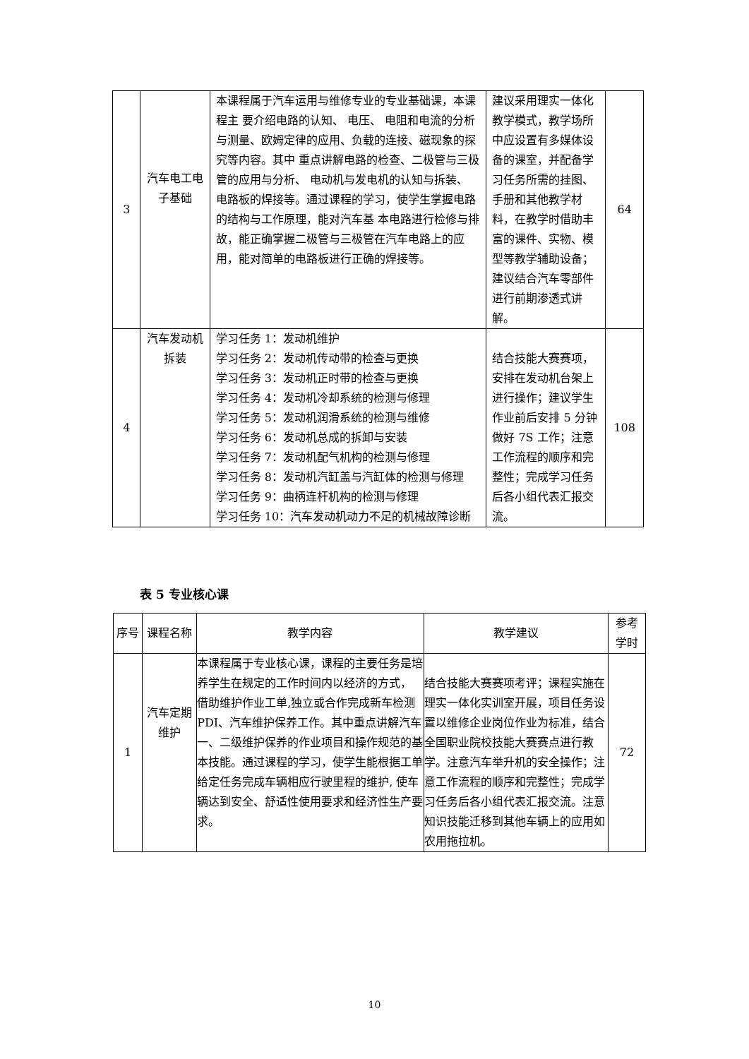| 3 | 汽车电工电子基础 | 本课程属于汽车运用与维修专业的专业基础课，本课程主 要介绍电路的认知、 电压、 电阻和电流的分析与测量、欧姆定律的应用、负载的连接、磁现象的探究等内容。其中 重点讲解电路的检查、二极管与三极管的应用与分析、 电动机与发电机的认知与拆装、 电路板的焊接等。通过课程的学习，使学生掌握电路的结构与工作原理，能对汽车基 本电路进行检修与排故，能正确掌握二极管与三极管在汽车电路上的应用，能对简单的电路板进行正确的焊接等。 | 建议采用理实一体化教学模式，教学场所中应设置有多媒体设备的课室，并配备学习任务所需的挂图、手册和其他教学材料，在教学时借助丰富的课件、实物、模型等教学辅助设备；建议结合汽车零部件进行前期渗透式讲解。 | 64 |
| 4 | 汽车发动机拆装 | 学习任务 1：发动机维护 学习任务 2：发动机传动带的检查与更换 学习任务 3：发动机正时带的检查与更换 学习任务 4：发动机冷却系统的检测与修理 学习任务 5：发动机润滑系统的检测与维修 学习任务 6：发动机总成的拆卸与安装 学习任务 7：发动机配气机构的检测与修理 学习任务 8：发动机汽缸盖与汽缸体的检测与修理 学习任务 9：曲柄连杆机构的检测与修理 学习任务 10：汽车发动机动力不足的机械故障诊断 | 结合技能大赛赛项，安排在发动机台架上进行操作；建议学生作业前后安排 5 分钟做好 7S 工作；注意工作流程的顺序和完整性；完成学习任务后各小组代表汇报交流。 | 108 |
表 5 专业核心课
| 序号 | 课程名称 | 教学内容 | 教学建议 | 参考 学时 |
| --- | --- | --- | --- | --- |
| 1 | 汽车定期维护 | 本课程属于专业核心课，课程的主要任务是培养学生在规定的工作时间内以经济的方式， 借助维护作业工单,独立或合作完成新车检测 PDI、汽车维护保养工作。其中重点讲解汽车一、二级维护保养的作业项目和操作规范的基本技能。通过课程的学习，使学生能根据工单给定任务完成车辆相应行驶里程的维护, 使车辆达到安全、舒适性使用要求和经济性生产要求。 | 结合技能大赛赛项考评；课程实施在理实一体化实训室开展，项目任务设置以维修企业岗位作业为标准，结合全国职业院校技能大赛赛点进行教学。注意汽车举升机的安全操作；注意工作流程的顺序和完整性；完成学习任务后各小组代表汇报交流。注意知识技能迁移到其他车辆上的应用如农用拖拉机。 | 72 |
10